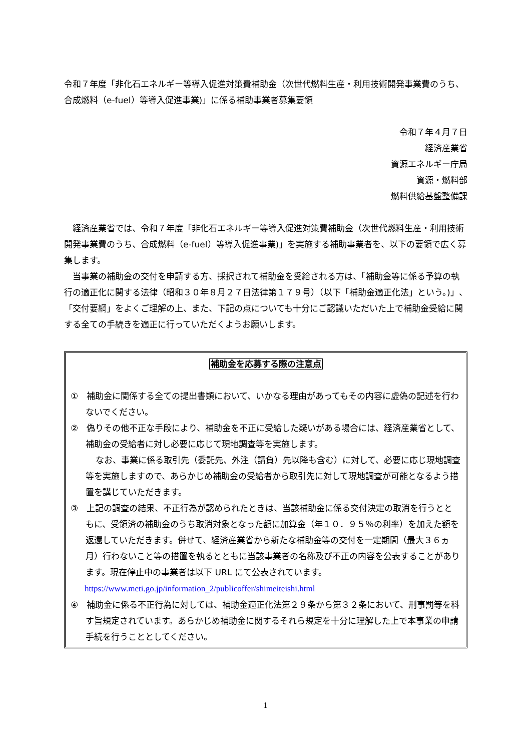令和７年度「非化石エネルギー等導入促進対策費補助金（次世代燃料生産・利用技術開発事業費のうち、合成燃料（e-fuel）等導入促進事業)」に係る補助事業者募集要領
令和７年４月７日
経済産業省
資源エネルギー庁局
資源・燃料部
燃料供給基盤整備課
　経済産業省では、令和７年度「非化石エネルギー等導入促進対策費補助金（次世代燃料生産・利用技術開発事業費のうち、合成燃料（e-fuel）等導入促進事業)」を実施する補助事業者を、以下の要領で広く募集します。
　当事業の補助金の交付を申請する方、採択されて補助金を受給される方は、「補助金等に係る予算の執行の適正化に関する法律（昭和３０年８月２７日法律第１７９号）（以下「補助金適正化法」という。)」、「交付要綱」をよくご理解の上、また、下記の点についても十分にご認識いただいた上で補助金受給に関する全ての手続きを適正に行っていただくようお願いします。
補助金を応募する際の注意点
①　補助金に関係する全ての提出書類において、いかなる理由があってもその内容に虚偽の記述を行わないでください。
②　偽りその他不正な手段により、補助金を不正に受給した疑いがある場合には、経済産業省として、補助金の受給者に対し必要に応じて現地調査等を実施します。
なお、事業に係る取引先（委託先、外注（請負）先以降も含む）に対して、必要に応じ現地調査等を実施しますので、あらかじめ補助金の受給者から取引先に対して現地調査が可能となるよう措置を講じていただきます。
③　上記の調査の結果、不正行為が認められたときは、当該補助金に係る交付決定の取消を行うとともに、受領済の補助金のうち取消対象となった額に加算金（年１０．９５％の利率）を加えた額を返還していただきます。併せて、経済産業省から新たな補助金等の交付を一定期間（最大３６ヵ月）行わないこと等の措置を執るとともに当該事業者の名称及び不正の内容を公表することがあります。現在停止中の事業者は以下 URL にて公表されています。
https://www.meti.go.jp/information_2/publicoffer/shimeiteishi.html
④　補助金に係る不正行為に対しては、補助金適正化法第２９条から第３２条において、刑事罰等を科す旨規定されています。あらかじめ補助金に関するそれら規定を十分に理解した上で本事業の申請手続を行うこととしてください。
1